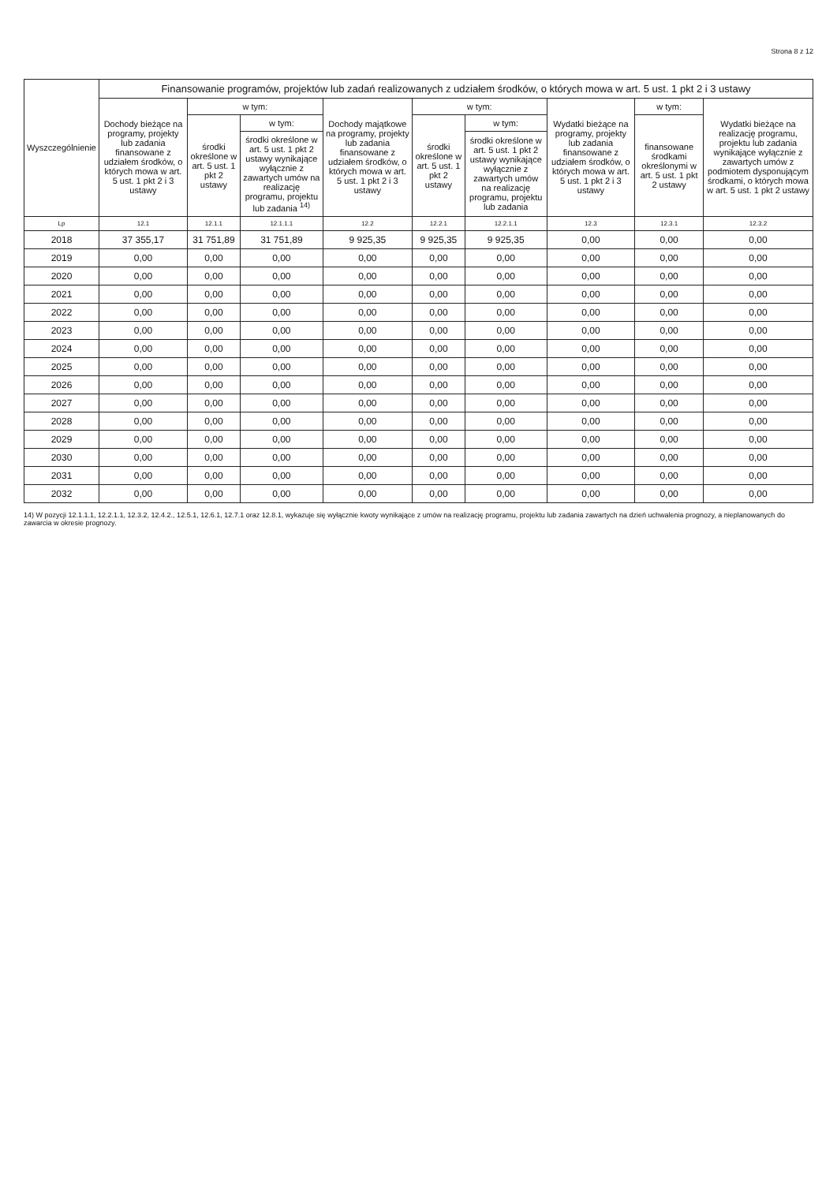Strona 8 z 12
| Wyszczególnienie | Finansowanie programów, projektów lub zadań realizowanych z udziałem środków, o których mowa w art. 5 ust. 1 pkt 2 i 3 ustawy | | | | | | | | |
| --- | --- | --- | --- | --- | --- | --- | --- | --- | --- |
| | Dochody bieżące na programy, projekty lub zadania finansowane z udziałem środków, o których mowa w art. 5 ust. 1 pkt 2 i 3 ustawy | w tym: | | Dochody majątkowe na programy, projekty lub zadania finansowane z udziałem środków, o których mowa w art. 5 ust. 1 pkt 2 i 3 ustawy | w tym: | | Wydatki bieżące na programy, projekty lub zadania finansowane z udziałem środków, o których mowa w art. 5 ust. 1 pkt 2 i 3 ustawy | w tym: | Wydatki bieżące na realizację programu, projektu lub zadania wynikające wyłącznie z zawartych umów z podmiotem dysponującym środkami, o których mowa w art. 5 ust. 1 pkt 2 ustawy |
| | | środki określone w art. 5 ust. 1 pkt 2 ustawy | w tym: | | środki określone w art. 5 ust. 1 pkt 2 ustawy | w tym: | | finansowane środkami określonymi w art. 5 ust. 1 pkt 2 ustawy | |
| | | | środki określone w art. 5 ust. 1 pkt 2 ustawy wynikające wyłącznie z zawartych umów na realizację programu, projektu lub zadania <sup>14)</sup> | | | środki określone w art. 5 ust. 1 pkt 2 ustawy wynikające wyłącznie z zawartych umów na realizację programu, projektu lub zadania | | | |
| Lp | 12.1 | 12.1.1 | 12.1.1.1 | 12.2 | 12.2.1 | 12.2.1.1 | 12.3 | 12.3.1 | 12.3.2 |
| 2018 | 37 355,17 | 31 751,89 | 31 751,89 | 9 925,35 | 9 925,35 | 9 925,35 | 0,00 | 0,00 | 0,00 |
| 2019 | 0,00 | 0,00 | 0,00 | 0,00 | 0,00 | 0,00 | 0,00 | 0,00 | 0,00 |
| 2020 | 0,00 | 0,00 | 0,00 | 0,00 | 0,00 | 0,00 | 0,00 | 0,00 | 0,00 |
| 2021 | 0,00 | 0,00 | 0,00 | 0,00 | 0,00 | 0,00 | 0,00 | 0,00 | 0,00 |
| 2022 | 0,00 | 0,00 | 0,00 | 0,00 | 0,00 | 0,00 | 0,00 | 0,00 | 0,00 |
| 2023 | 0,00 | 0,00 | 0,00 | 0,00 | 0,00 | 0,00 | 0,00 | 0,00 | 0,00 |
| 2024 | 0,00 | 0,00 | 0,00 | 0,00 | 0,00 | 0,00 | 0,00 | 0,00 | 0,00 |
| 2025 | 0,00 | 0,00 | 0,00 | 0,00 | 0,00 | 0,00 | 0,00 | 0,00 | 0,00 |
| 2026 | 0,00 | 0,00 | 0,00 | 0,00 | 0,00 | 0,00 | 0,00 | 0,00 | 0,00 |
| 2027 | 0,00 | 0,00 | 0,00 | 0,00 | 0,00 | 0,00 | 0,00 | 0,00 | 0,00 |
| 2028 | 0,00 | 0,00 | 0,00 | 0,00 | 0,00 | 0,00 | 0,00 | 0,00 | 0,00 |
| 2029 | 0,00 | 0,00 | 0,00 | 0,00 | 0,00 | 0,00 | 0,00 | 0,00 | 0,00 |
| 2030 | 0,00 | 0,00 | 0,00 | 0,00 | 0,00 | 0,00 | 0,00 | 0,00 | 0,00 |
| 2031 | 0,00 | 0,00 | 0,00 | 0,00 | 0,00 | 0,00 | 0,00 | 0,00 | 0,00 |
| 2032 | 0,00 | 0,00 | 0,00 | 0,00 | 0,00 | 0,00 | 0,00 | 0,00 | 0,00 |
14) W pozycji 12.1.1.1, 12.2.1.1, 12.3.2, 12.4.2., 12.5.1, 12.6.1, 12.7.1 oraz 12.8.1, wykazuje się wyłącznie kwoty wynikające z umów na realizację programu, projektu lub zadania zawartych na dzień uchwalenia prognozy, a nieplanowanych do zawarcia w okresie prognozy.